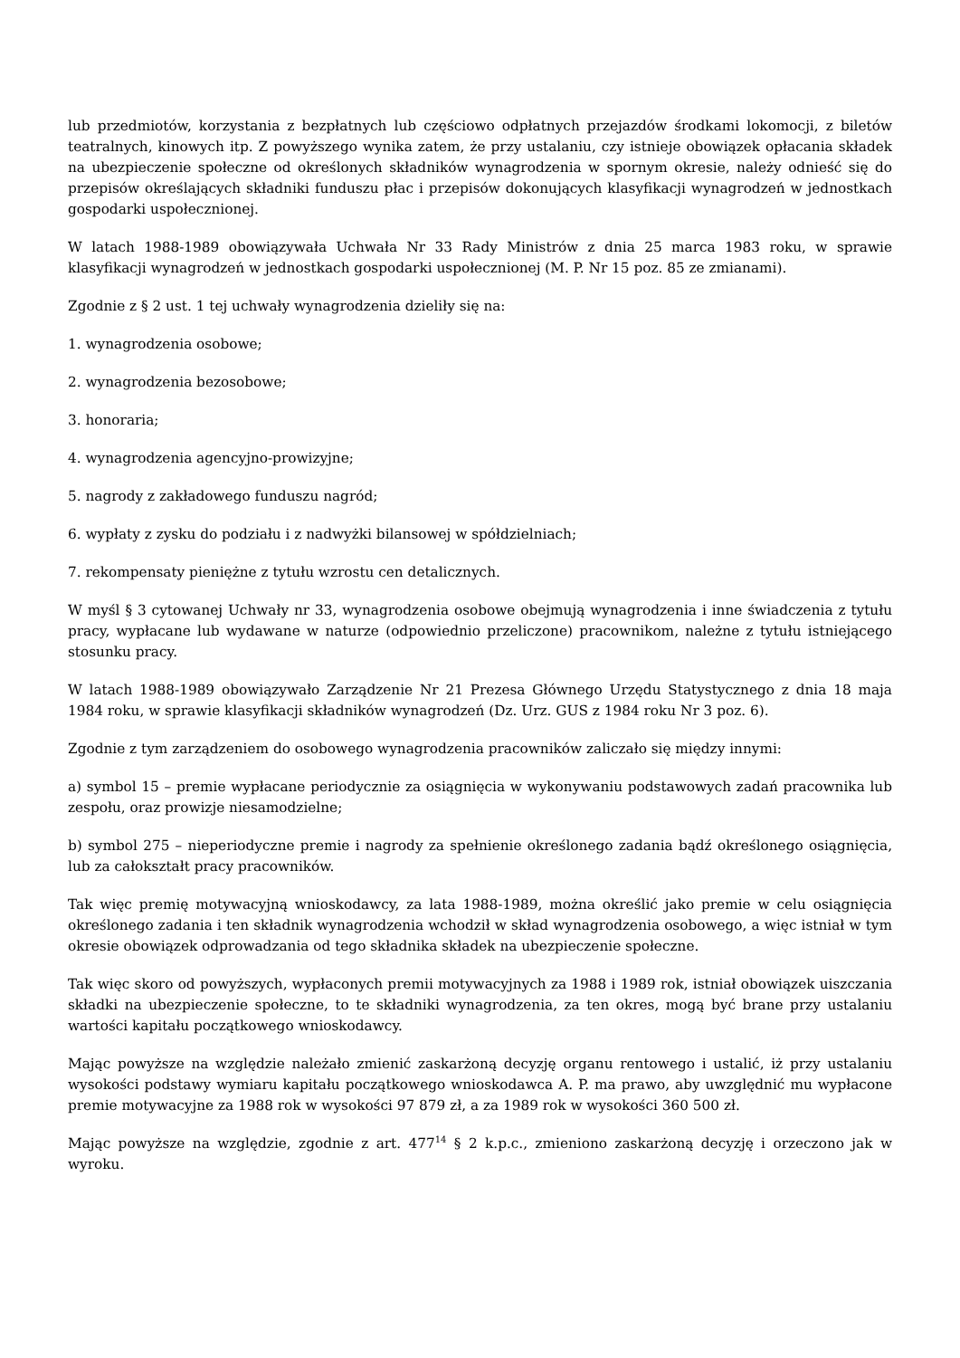lub przedmiotów, korzystania z bezpłatnych lub częściowo odpłatnych przejazdów środkami lokomocji, z biletów teatralnych, kinowych itp. Z powyższego wynika zatem, że przy ustalaniu, czy istnieje obowiązek opłacania składek na ubezpieczenie społeczne od określonych składników wynagrodzenia w spornym okresie, należy odnieść się do przepisów określających składniki funduszu płac i przepisów dokonujących klasyfikacji wynagrodzeń w jednostkach gospodarki uspołecznionej.
W latach 1988-1989 obowiązywała Uchwała Nr 33 Rady Ministrów z dnia 25 marca 1983 roku, w sprawie klasyfikacji wynagrodzeń w jednostkach gospodarki uspołecznionej (M. P. Nr 15 poz. 85 ze zmianami).
Zgodnie z § 2 ust. 1 tej uchwały wynagrodzenia dzieliły się na:
1. wynagrodzenia osobowe;
2. wynagrodzenia bezosobowe;
3. honoraria;
4. wynagrodzenia agencyjno-prowizyjne;
5. nagrody z zakładowego funduszu nagród;
6. wypłaty z zysku do podziału i z nadwyżki bilansowej w spółdzielniach;
7. rekompensaty pieniężne z tytułu wzrostu cen detalicznych.
W myśl § 3 cytowanej Uchwały nr 33, wynagrodzenia osobowe obejmują wynagrodzenia i inne świadczenia z tytułu pracy, wypłacane lub wydawane w naturze (odpowiednio przeliczone) pracownikom, należne z tytułu istniejącego stosunku pracy.
W latach 1988-1989 obowiązywało Zarządzenie Nr 21 Prezesa Głównego Urzędu Statystycznego z dnia 18 maja 1984 roku, w sprawie klasyfikacji składników wynagrodzeń (Dz. Urz. GUS z 1984 roku Nr 3 poz. 6).
Zgodnie z tym zarządzeniem do osobowego wynagrodzenia pracowników zaliczało się między innymi:
a) symbol 15 – premie wypłacane periodycznie za osiągnięcia w wykonywaniu podstawowych zadań pracownika lub zespołu, oraz prowizje niesamodzielne;
b) symbol 275 – nieperiodyczne premie i nagrody za spełnienie określonego zadania bądź określonego osiągnięcia, lub za całokształt pracy pracowników.
Tak więc premię motywacyjną wnioskodawcy, za lata 1988-1989, można określić jako premie w celu osiągnięcia określonego zadania i ten składnik wynagrodzenia wchodził w skład wynagrodzenia osobowego, a więc istniał w tym okresie obowiązek odprowadzania od tego składnika składek na ubezpieczenie społeczne.
Tak więc skoro od powyższych, wypłaconych premii motywacyjnych za 1988 i 1989 rok, istniał obowiązek uiszczania składki na ubezpieczenie społeczne, to te składniki wynagrodzenia, za ten okres, mogą być brane przy ustalaniu wartości kapitału początkowego wnioskodawcy.
Mając powyższe na względzie należało zmienić zaskarżoną decyzję organu rentowego i ustalić, iż przy ustalaniu wysokości podstawy wymiaru kapitału początkowego wnioskodawca A. P. ma prawo, aby uwzględnić mu wypłacone premie motywacyjne za 1988 rok w wysokości 97 879 zł, a za 1989 rok w wysokości 360 500 zł.
Mając powyższe na względzie, zgodnie z art. 477<sup>14</sup> § 2 k.p.c., zmieniono zaskarżoną decyzję i orzeczono jak w wyroku.